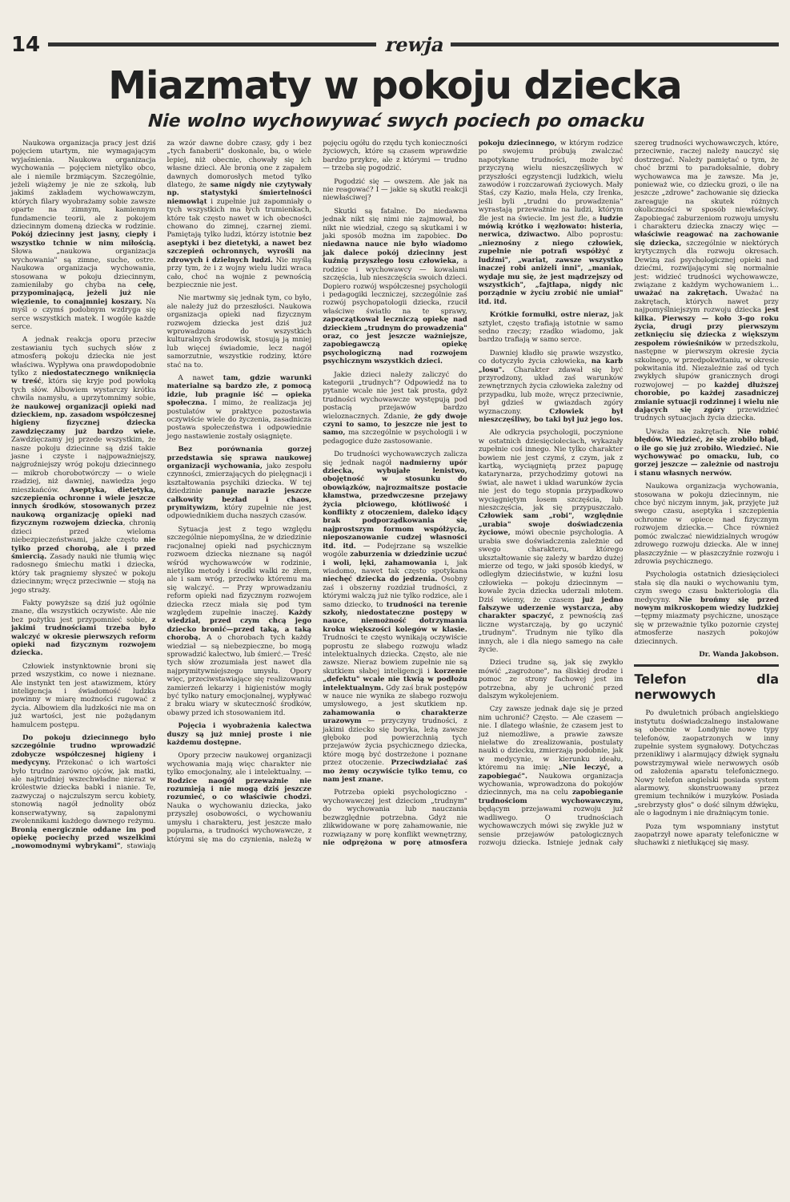14 rewja
Miazmaty w pokoju dziecka
Nie wolno wychowywać swych pociech po omacku
Naukowa organizacja pracy jest dziś pojęciem utartym, nie wymagającym wyjaśnienia. Naukowa organizacja wychowania — pojęciem nietylko obco, ale i niemile brzmiącym. Szczególnie, jeżeli wiążemy je nie ze szkołą, lub jakimś zakładem wychowawczym, których filary wyobrażamy sobie zawsze oparte na zimnym, kamiennym fundamencie teorii, ale z pokojem dziecinnym domeną dziecka w rodzinie. Pokój dziecinny jest jasny, ciepły i wszystko tchnie w nim miłością. Słowa „naukowa organizacja wychowania" są zimne, suche, ostre. Naukowa organizacja wychowania, stosowana w pokoju dziecinnym, zamieniłaby go chyba na celę, przypominającą, jeżeli już nie więzienie, to conajmniej koszary. Na myśl o czymś podobnym wzdryga się serce wszystkich matek. I wogóle każde serce.
A jednak reakcja oporu przeciw zestawianiu tych suchych słów z atmosferą pokoju dziecka nie jest właściwa. Wypływa ona prawdopodobnie tylko z niedostatecznego wniknięcia w treść, która się kryje pod powłoką tych słów. Albowiem wystarczy krótka chwila namysłu, a uprzytomnimy sobie, że naukowej organizacji opieki nad dzieckiem, np. zasadom współczesnej higieny fizycznej dziecka zawdzięczamy już bardzo wiele. Zawdzięczamy jej przede wszystkim, że nasze pokoju dziecinne są dziś takie jasne i czyste i najpoważniejszy, najgroźniejszy wróg pokoju dziecinnego — mikrob chorobotwórczy — o wiele rzadziej, niż dawniej, nawiedza jego mieszkańców. Aseptyka, dietetyka, szczepienia ochronne i wiele jeszcze innych środków, stosowanych przez naukową organizację opieki nad fizycznym rozwojem dziecka, chronią dzieci przed wieloma niebezpieczeństwami, jakże często nie tylko przed chorobą, ale i przed śmiercią. Zasady nauki nie tłumią więc radosnego śmiechu matki i dziecka, który tak pragniemy słyszeć w pokoju dziecinnym; wręcz przeciwnie — stoją na jego straży.
Fakty powyższe są dziś już ogólnie znane, dla wszystkich oczywiste. Ale nie bez pożytku jest przypomnieć sobie, z jakimi trudnościami trzeba było walczyć w okresie pierwszych reform opieki nad fizycznym rozwojem dziecka.
Człowiek instynktownie broni się przed wszystkim, co nowe i nieznane. Ale instynkt ten jest atawizmem, który inteligencja i świadomość ludzka powinny w miarę możności rugować z życia. Albowiem dla ludzkości nie ma on już wartości, jest nie pożądanym hamulcem postępu.
Do pokoju dziecinnego było szczególnie trudno wprowadzić zdobycze współczesnej higieny i medycyny. Przekonać o ich wartości było trudno zarówno ojców, jak matki, ale najtrudniej wszechwładne nieraz w królestwie dziecka babki i nianie. Te, zazwyczaj o najczulszym sercu kobiety, stonowią nagół jednolity obóz konserwatywny, są zapalonymi zwolennikami każdego dawnego reżymu. Bronią energicznie oddane im pod opiekę pociechy przed wszelkimi „nowomodnymi wybrykami", stawiają za wzór dawne dobre czasy, gdy i bez „tych fanaberii" doskonale, ba, o wiele lepiej, niż obecnie, chowały się ich własne dzieci. Ale bronią one z zapałem dawnych domorosłych metod tylko dlatego, że same nigdy nie czytywały np. statystyki śmiertelności niemowląt i zupełnie już zapomniały o tych wszystkich ma łych trumienkach, które tak często nawet w ich obecności chowano do zimnej, czarnej ziemi. Pamiętają tylko ludzi, którzy istotnie bez aseptyki i bez dietetyki, a nawet bez szczepień ochronnych, wyrośli na zdrowych i dzielnych ludzi. Nie myślą przy tym, że i z wojny wielu ludzi wraca cało, choć na wojnie z pewnością bezpiecznie nie jest.
Nie martwmy się jednak tym, co było, ale należy już do przeszłości. Naukowa organizacja opieki nad fizycznym rozwojem dziecka jest dziś już wprowadzona do wszystkich kulturalnych środowisk, stosują ją mniej lub więcej świadomie, lecz nagół samorzutnie, wszystkie rodziny, które stać na to.
A nawet tam, gdzie warunki materialne są bardzo złe, z pomocą idzie, lub pragnie iść — opieka społeczna. I mimo, że realizacja jej postulatów w praktyce pozostawia oczywiście wiele do życzenia, zasadnicza postawa społeczeństwa i odpowiednie jego nastawienie zostały osiągnięte.
Bez porównania gorzej przedstawia się sprawa naukowej organizacji wychowania, jako zespołu czynności, zmierzających do pielęgnacji i kształtowania psychiki dziecka. W tej dziedzinie panuje narazie jeszcze całkowity bezład i chaos, prymitywizm, który zupełnie nie jest odpowiednikiem ducha naszych czasów.
Sytuacja jest z tego względu szczególnie niepomyślna, że w dziedzinie racjonalnej opieki nad psychicznym rozwoem dziecka nieznane są nagół wśród wychowawców w rodzinie, nietylko metody i środki walki ze złem, ale i sam wróg, przeciwko któremu ma się walczyć. — Przy wprowadzaniu reform opieki nad fizycznym rozwojem dziecka rzecz miała się pod tym względem zupełnie inaczej. Każdy wiedział, przed czym chcą jego dziecko bronić—przed taką, a taką chorobą. A o chorobach tych każdy wiedział — są niebezpieczne, bo mogą sprowadzić kalectwo, lub śmierć.— Treść tych słów zrozumiała jest nawet dla najprymitywniejszego umysłu. Opory więc, przeciwstawiające się realizowaniu zamierzeń lekarzy i higienistów mogły być tylko natury emocjonalnej, wypływać z braku wiary w skuteczność środków, obawy przed ich stosowaniem itd.
Pojęcia i wyobrażenia kalectwa duszy są już mniej proste i nie każdemu dostępne.
Opory przeciw naukowej organizacji wychowania mają więc charakter nie tylko emocjonalny, ale i intelektualny. — Rodzice naogół przeważnie nie rozumieją i nie mogą dziś jeszcze rozumieć, o co właściwie chodzi. Nauka o wychowaniu dziecka, jako przyszłej osobowości, o wychowaniu umysłu i charakteru, jest jeszcze mało popularna, a trudności wychowawcze, z którymi się ma do czynienia, należą w pojęciu ogółu do rzędu tych konieczności życiowych, które są czasem wprawdzie bardzo przykre, ale z którymi — trudno — trzeba się pogodzić.
Pogodzić się — owszem. Ale jak na nie reagować? I — jakie są skutki reakcji niewłaściwej?
Skutki są fatalne. Do niedawna jednak nikt się nimi nie zajmował, bo nikt nie wiedział, czego są skutkami i w jaki sposób można im zapobiec. Do niedawna nauce nie było wiadomo jak dalece pokój dziecinny jest kuźnią przyszłego losu człowieka, a rodzice i wychowawcy — kowalami szczęścia, lub nieszczęścia swoich dzieci. Dopiero rozwój współczesnej psychologii i pedagogiki leczniczej, szczególnie zaś rozwój psychopatologii dziecka, rzucił właściwe światło na te sprawy, zapoczątkował leczniczą opiekę nad dzieckiem „trudnym do prowadzenia" oraz, co jest jeszcze ważniejsze, zapobiegawczą opiekę psychologiczną nad rozwojem psychicznym wszystkich dzieci.
Jakie dzieci należy zaliczyć do kategorii „trudnych"? Odpowiedź na to pytanie wcale nie jest tak prosta, gdyż trudności wychowawcze występują pod postacią przejawów bardzo wieloznacznych. Zdanie, że gdy dwoje czyni to samo, to jeszcze nie jest to samo, ma szczególnie w psychologii i w pedagogice duże zastosowanie.
Do trudności wychowawczych zalicza się jednak nagół nadmierny upór dziecka, wybujałe lenistwo, obojętność w stosunku do obowiązków, najrozmaitsze postacie kłamstwa, przedwczesne przejawy życia płciowego, kłótliwość i konflikty z otoczeniem, daleko idący brak podporządkowania się najprostszym formom współżycia, nieposzanowanie cudzej własności itd. itd. — Podejrzane są wszelkie wogóle zaburzenia w dziedzinie uczuć i woli, lęki, zahamowania i, jak wiadomo, nawet tak często spotykana niechęć dziecka do jedzenia. Osobny zaś i obszerny rozdział trudności, z którymi walczą już nie tylko rodzice, ale i samo dziecko, to trudności na terenie szkoły, niedostateczne postępy w nauce, niemożność dotrzymania kroku większości kolegów w klasie. Trudności te często wynikają oczywiście poprostu ze słabego rozwoju władz intelektualnych dziecka. Często, ale nie zawsze. Nieraz bowiem zupełnie nie są skutkiem słabej inteligencji i korzenie „defektu" wcale nie tkwią w podłożu intelektualnym. Gdy zaś brak postępów w nauce nie wynika ze słabego rozwoju umysłowego, a jest skutkiem np. zahamowania o charakterze urazowym — przyczyny trudności, z jakimi dziecko się boryka, leżą zawsze głęboko pod powierzchnią tych przejawów życia psychicznego dziecka, które mogą być dostrzeżone i poznane przez otoczenie. Przeciwdziałać zaś mo żemy oczywiście tylko temu, co nam jest znane.
Potrzeba opieki psychologiczno - wychowawczej jest dzieciom „trudnym" do wychowania lub nauczania bezwzględnie potrzebna. Gdyż nie zlikwidowane w porę zahamowanie, nie rozwiązany w porę konflikt wewnętrzny, nie odprężona w porę atmosfera pokoju dziecinnego, w którym rodzice po swojemu próbują zwalczać napotykane trudności, może być przyczyną wielu nieszczęśliwych w przyszłości egzystencji ludzkich, wielu zawodów i rozczarowań życiowych. Mały Staś, czy Kazio, mała Hela, czy Irenka, jeśli byli „trudni do prowadzenia" wyrastają przeważnie na ludzi, którym źle jest na świecie. Im jest źle, a ludzie mówią krótko i węzłowato: histeria, nerwica, dziwactwo. Albo poprostu: „nieznośny z niego człowiek, zupełnie nie potrafi współżyć z ludźmi", „wariat, zawsze wszystko inaczej robi aniżeli inni", „maniak, wydaje mu się, że jest mądrzejszy od wszystkich", „fajtłapa, nigdy nic porządnie w życiu zrobić nie umiał" itd. itd.
Krótkie formułki, ostre nieraz, jak sztylet, często trafiają istotnie w samo sedno rzeczy; rzadko wiadomo, jak bardzo trafiają w samo serce.
Dawniej kładło się prawie wszystko, co dotyczyło życia człowieka, na karb „losu". Charakter zdawał się być przyrodzony, układ zaś warunków zewnętrznych życia człowieka zależny od przypadku, lub może, wręcz przeciwnie, był gdzieś w gwiazdach zgóry wyznaczony. Człowiek był nieszczęśliwy, bo taki był już jego los.
Ale odkrycia psychologii, poczynione w ostatnich dziesięcioleciach, wykazały zupełnie coś innego. Nie tylko charakter bowiem nie jest czymś, z czym, jak z kartką, wyciągniętą przez papugę katarynarza, przychodzimy gotowi na świat, ale nawet i układ warunków życia nie jest do tego stopnia przypadkowo wyciągniętym losem szczęścia, lub nieszczęścia, jak się przypuszczało. Człowiek sam „robi", względnie „urabia" swoje doświadczenia życiowe, mówi obecnie psychologia. A urabia swe doświadczenia zależnie od swego charakteru, którego ukształtowanie się zależy w bardzo dużej mierze od tego, w jaki sposób kiedyś, w odległym dzieciństwie, w kuźni losu człowieka — pokoju dziecinnym — kowale życia dziecka uderzali młotem. Dziś wiemy, że czasem już jedno fałszywe uderzenie wystarcza, aby charakter spaczyć, z pewnością zaś liczne wystarczają, by go uczynić „trudnym". Trudnym nie tylko dla innych, ale i dla niego samego na całe życie.
Dzieci trudne są, jak się zwykło mówić „zagrożone", na śliskiej drodze i pomoc ze strony fachowej jest im potrzebna, aby je uchronić przed dalszym wykolejeniem.
Czy zawsze jednak daje się je przed nim uchronić? Często. — Ale czasem — nie. I dlatego właśnie, że czasem jest to już niemożliwe, a prawie zawsze niełatwe do zrealizowania, postulaty nauki o dziecku, zmierzają podobnie, jak w medycynie, w kierunku ideału, któremu na imię: „Nie leczyć, a zapobiegać". Naukowa organizacja wychowania, wprowadzona do pokojów dziecinnych, ma na celu zapobieganie trudnościom wychowawczym, będącym przejawami rozwoju już wadliwego. O trudnościach wychowawczych mówi się zwykle już w sensie przejawów patologicznych rozwoju dziecka. Istnieje jednak cały szereg trudności wychowawczych, które, przeciwnie, raczej należy nauczyć się dostrzegać. Należy pamiętać o tym, że choć brzmi to paradoksalnie, dobry wychowawca ma je zawsze. Ma je, ponieważ wie, co dziecku grozi, o ile na jeszcze „zdrowe" zachowanie się dziecka zareaguje na skutek różnych okoliczności w sposób niewłaściwy. Zapobiegać zaburzeniom rozwoju umysłu i charakteru dziecka znaczy więc — właściwie reagować na zachowanie się dziecka, szczególnie w niektórych krytycznych dla rozwoju okresach. Dewizą zaś psychologicznej opieki nad dziećmi, rozwijającymi się normalnie jest: widzieć trudności wychowawcze, związane z każdym wychowaniem i... uważać na zakrętach. Uważać na zakrętach, których nawet przy najpomyślniejszym rozwoju dziecka jest kilka. Pierwszy — koło 3-go roku życia, drugi przy pierwszym zetknięciu się dziecka z większym zespołem rówieśników w przedszkolu, następne w pierwszym okresie życia szkolnego, w przedpokwitaniu, w okresie pokwitania itd. Niezależnie zaś od tych zwykłych słupów granicznych drogi rozwojowej — po każdej dłuższej chorobie, po każdej zasadniczej zmianie sytuacji rodzinnej i wielu nie dających się zgóry przewidzieć trudnych sytuacjach życia dziecka.
Uważa na zakrętach. Nie robić błędów. Wiedzieć, że się zrobiło błąd, o ile go się już zrobiło. Wiedzieć. Nie wychowywać po omacku, lub, co gorzej jeszcze — zależnie od nastroju i stanu własnych nerwów.
Naukowa organizacja wychowania, stosowana w pokoju dziecinnym, nie chce być niczym innym, jak, przyjęte już swego czasu, aseptyka i szczepienia ochronne w opiece nad fizycznym rozwojem dziecka.— Chce również pomóc zwalczać niewidzialnych wrogów zdrowego rozwoju dziecka. Ale w innej płaszczyźnie — w płaszczyźnie rozwoju i zdrowia psychicznego.
Psychologia ostatnich dziesięcioleci stała się dla nauki o wychowaniu tym, czym swego czasu bakteriologia dla medycyny. Nie brońmy się przed nowym mikroskopem wiedzy ludzkiej —tępmy miazmaty psychiczne, unoszące się w przeważnie tylko pozornie czystej atmosferze naszych pokojów dziecinnych.
Dr. Wanda Jakobson.
Telefon dla nerwowych
Po dwuletnich próbach angielskiego instytutu doświadczalnego instalowane są obecnie w Londynie nowe typy telefonów, zaopatrzonych w inny zupełnie system sygnałowy. Dotychczas przenikliwy i alarmujący dźwięk sygnału powstrzymywał wiele nerwowych osób od założenia aparatu telefonicznego. Nowy telefon angielski posiada system alarmowy, skonstruowany przez gremium techników i muzyków. Posiada „srebrzysty głos" o dość silnym dźwięku, ale o łagodnym i nie drażniącym tonie.
Poza tym wspomniany instytut zaopatrzył nowe aparaty telefoniczne w słuchawki z nietłukącej się masy.